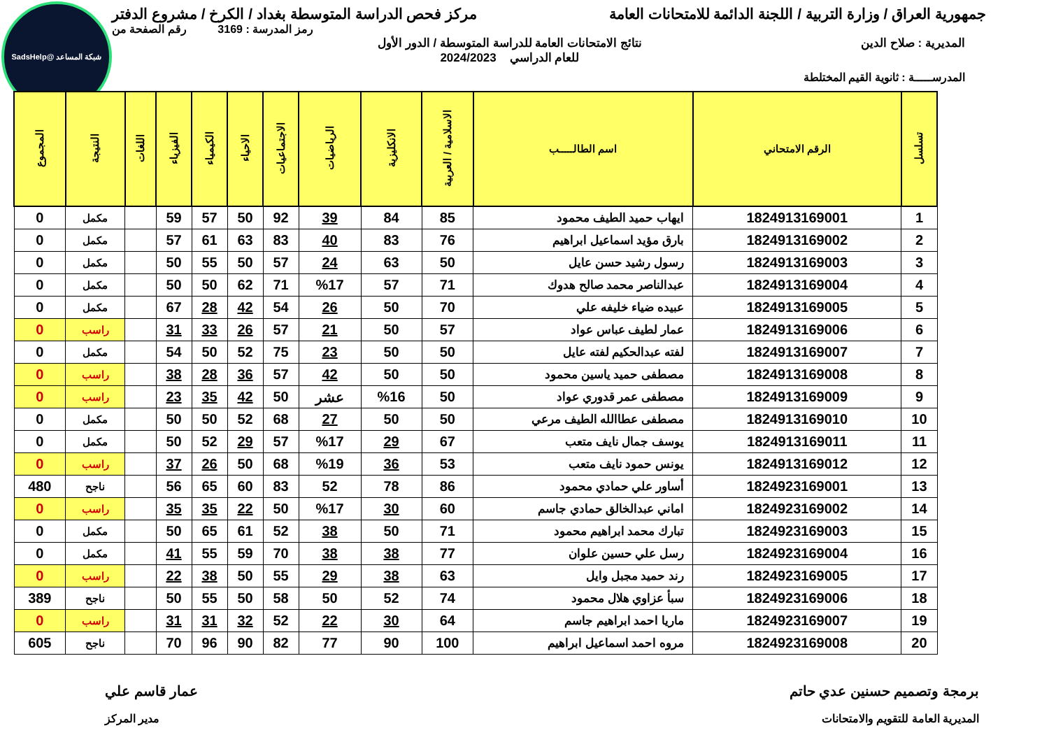شبكة المساعد @SadsHelp
جمهورية العراق / وزارة التربية / اللجنة الدائمة للامتحانات العامة مركز فحص الدراسة المتوسطة بغداد / الكرخ / مشروع الدفتر
رمز المدرسة : 3169 رقم الصفحة من
المديرية : صلاح الدين نتائج الامتحانات العامة للدراسة المتوسطة / الدور الأول
للعام الدراسي 2024/2023
المدرســـــة : ثانوية القيم المختلطة
| تسلسل | الرقم الامتحاني | اسم الطالـــــب | الاسلامية / العربية | الانكليزية | الرياضيات | الاجتماعيات | الاحياء | الكيمياء | الفيزياء | اللغات | النتيجة | المجموع |
| --- | --- | --- | --- | --- | --- | --- | --- | --- | --- | --- | --- | --- |
| 1 | 1824913169001 | ايهاب حميد الطيف محمود | 85 | 84 | 39 | 92 | 50 | 57 | 59 | | مكمل | 0 |
| 2 | 1824913169002 | بارق مؤيد اسماعيل ابراهيم | 76 | 83 | 40 | 83 | 63 | 61 | 57 | | مكمل | 0 |
| 3 | 1824913169003 | رسول رشيد حسن عايل | 50 | 63 | 24 | 57 | 50 | 55 | 50 | | مكمل | 0 |
| 4 | 1824913169004 | عبدالناصر محمد صالح هدوك | 71 | 57 | %17 | 71 | 62 | 50 | 50 | | مكمل | 0 |
| 5 | 1824913169005 | عبيده ضياء خليفه علي | 70 | 50 | 26 | 54 | 42 | 28 | 67 | | مكمل | 0 |
| 6 | 1824913169006 | عمار لطيف عباس عواد | 57 | 50 | 21 | 57 | 26 | 33 | 31 | | راسب | 0 |
| 7 | 1824913169007 | لفته عبدالحكيم لفته عايل | 50 | 50 | 23 | 75 | 52 | 50 | 54 | | مكمل | 0 |
| 8 | 1824913169008 | مصطفى حميد ياسين محمود | 50 | 50 | 42 | 57 | 36 | 28 | 38 | | راسب | 0 |
| 9 | 1824913169009 | مصطفى عمر قدوري عواد | 50 | %16 | عشر | 50 | 42 | 35 | 23 | | راسب | 0 |
| 10 | 1824913169010 | مصطفى عطاالله الطيف مرعي | 50 | 50 | 27 | 68 | 52 | 50 | 50 | | مكمل | 0 |
| 11 | 1824913169011 | يوسف جمال نايف متعب | 67 | 29 | %17 | 57 | 29 | 52 | 50 | | مكمل | 0 |
| 12 | 1824913169012 | يونس حمود نايف متعب | 53 | 36 | %19 | 68 | 50 | 26 | 37 | | راسب | 0 |
| 13 | 1824923169001 | أساور علي حمادي محمود | 86 | 78 | 52 | 83 | 60 | 65 | 56 | | ناجح | 480 |
| 14 | 1824923169002 | اماني عبدالخالق حمادي جاسم | 60 | 30 | %17 | 50 | 22 | 35 | 35 | | راسب | 0 |
| 15 | 1824923169003 | تبارك محمد ابراهيم محمود | 71 | 50 | 38 | 52 | 61 | 65 | 50 | | مكمل | 0 |
| 16 | 1824923169004 | رسل علي حسين علوان | 77 | 38 | 38 | 70 | 59 | 55 | 41 | | مكمل | 0 |
| 17 | 1824923169005 | رند حميد مجبل وايل | 63 | 38 | 29 | 55 | 50 | 38 | 22 | | راسب | 0 |
| 18 | 1824923169006 | سبأ عزاوي هلال محمود | 74 | 52 | 50 | 58 | 50 | 55 | 50 | | ناجح | 389 |
| 19 | 1824923169007 | ماريا احمد ابراهيم جاسم | 64 | 30 | 22 | 52 | 32 | 31 | 31 | | راسب | 0 |
| 20 | 1824923169008 | مروه احمد اسماعيل ابراهيم | 100 | 90 | 77 | 82 | 90 | 96 | 70 | | ناجح | 605 |
برمجة وتصميم حسنين عدي حاتم عمار قاسم علي
المديرية العامة للتقويم والامتحانات مدير المركز